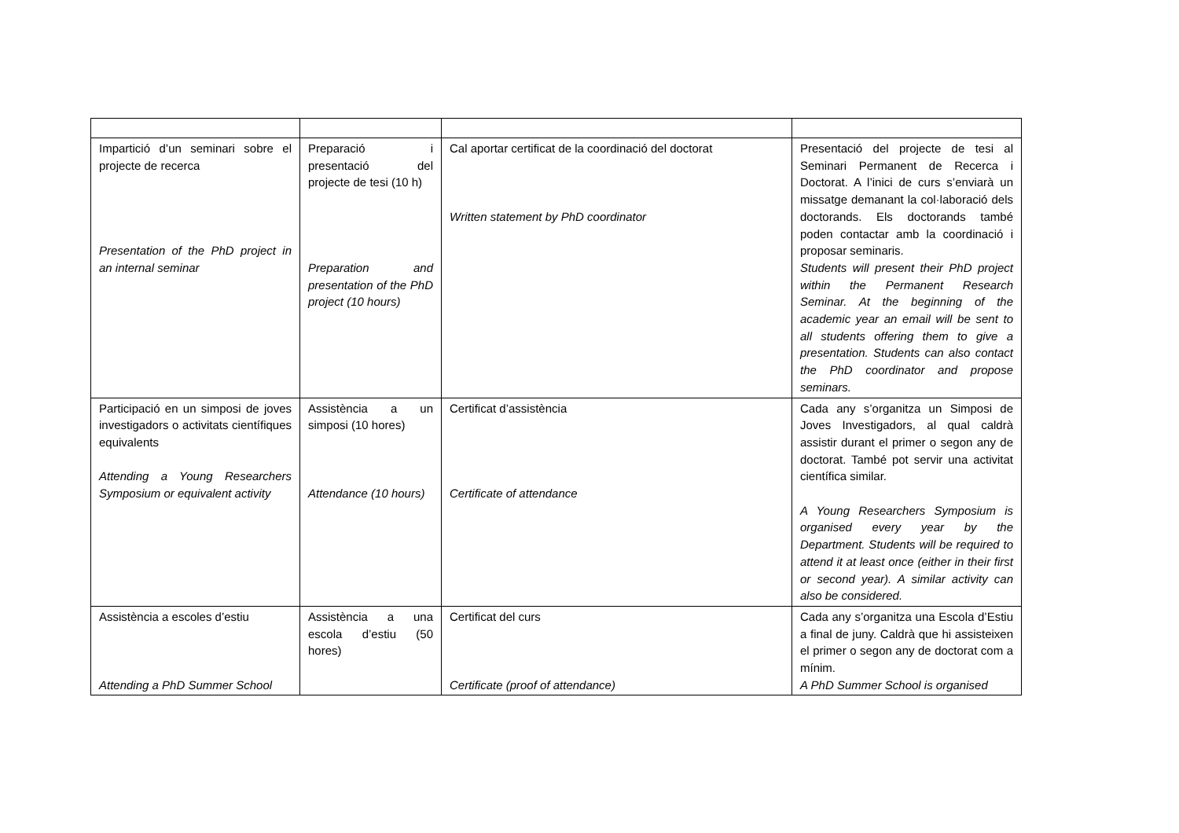| Impartició d’un seminari sobre el projecte de recerca Presentation of the PhD project in an internal seminar | Preparació i presentació del projecte de tesi (10 h) Preparation and presentation of the PhD project (10 hours) | Cal aportar certificat de la coordinació del doctorat Written statement by PhD coordinator | Presentació del projecte de tesi al Seminari Permanent de Recerca i Doctorat. A l’inici de curs s’enviarà un missatge demanant la col·laboració dels doctorands. Els doctorands també poden contactar amb la coordinació i proposar seminaris. Students will present their PhD project within the Permanent Research Seminar. At the beginning of the academic year an email will be sent to all students offering them to give a presentation. Students can also contact the PhD coordinator and propose seminars. |
| Participació en un simposi de joves investigadors o activitats científiques equivalents Attending a Young Researchers Symposium or equivalent activity | Assistència a un simposi (10 hores) Attendance (10 hours) | Certificat d’assistència Certificate of attendance | Cada any s’organitza un Simposi de Joves Investigadors, al qual caldrà assistir durant el primer o segon any de doctorat. També pot servir una activitat científica similar. A Young Researchers Symposium is organised every year by the Department. Students will be required to attend it at least once (either in their first or second year). A similar activity can also be considered. |
| Assistència a escoles d’estiu Attending a PhD Summer School | Assistència a una escola d’estiu (50 hores) | Certificat del curs Certificate (proof of attendance) | Cada any s’organitza una Escola d’Estiu a final de juny. Caldrà que hi assisteixen el primer o segon any de doctorat com a mínim. A PhD Summer School is organised |